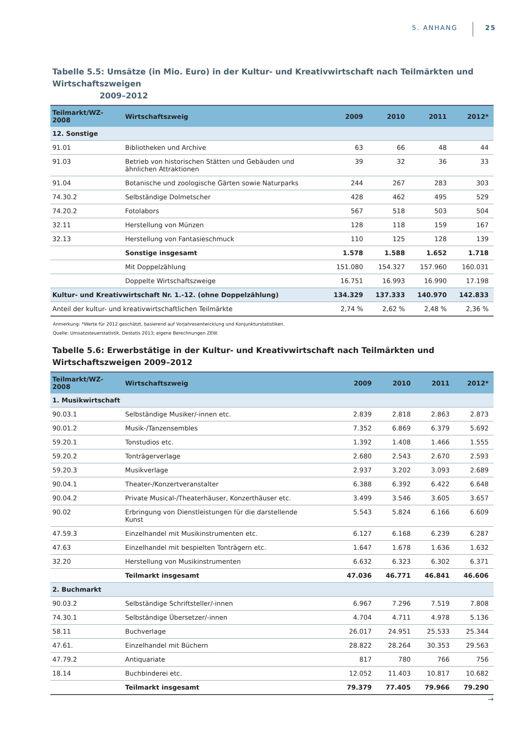5. ANHANG 25
Tabelle 5.5: Umsätze (in Mio. Euro) in der Kultur- und Kreativwirtschaft nach Teilmärkten und Wirtschaftszweigen
2009–2012
| Teilmarkt/WZ-2008 | Wirtschaftszweig | 2009 | 2010 | 2011 | 2012* |
| --- | --- | --- | --- | --- | --- |
| 12. Sonstige | | | | | |
| 91.01 | Bibliotheken und Archive | 63 | 66 | 48 | 44 |
| 91.03 | Betrieb von historischen Stätten und Gebäuden und ähnlichen Attraktionen | 39 | 32 | 36 | 33 |
| 91.04 | Botanische und zoologische Gärten sowie Naturparks | 244 | 267 | 283 | 303 |
| 74.30.2 | Selbständige Dolmetscher | 428 | 462 | 495 | 529 |
| 74.20.2 | Fotolabors | 567 | 518 | 503 | 504 |
| 32.11 | Herstellung von Münzen | 128 | 118 | 159 | 167 |
| 32.13 | Herstellung von Fantasieschmuck | 110 | 125 | 128 | 139 |
| | Sonstige insgesamt | 1.578 | 1.588 | 1.652 | 1.718 |
| | Mit Doppelzählung | 151.080 | 154.327 | 157.960 | 160.031 |
| | Doppelte Wirtschaftszweige | 16.751 | 16.993 | 16.990 | 17.198 |
| Kultur- und Kreativwirtschaft Nr. 1.-12. (ohne Doppelzählung) | | 134.329 | 137.333 | 140.970 | 142.833 |
| Anteil der kultur- und kreativwirtschaftlichen Teilmärkte | | 2,74 % | 2,62 % | 2,48 % | 2,36 % |
Anmerkung: *Werte für 2012 geschätzt, basierend auf Vorjahresentwicklung und Konjunkturstatistiken.
Quelle: Umsatzsteuerstatistik, Destatis 2013; eigene Berechnungen ZEW.
Tabelle 5.6: Erwerbstätige in der Kultur- und Kreativwirtschaft nach Teilmärkten und Wirtschaftszweigen 2009–2012
| Teilmarkt/WZ-2008 | Wirtschaftszweig | 2009 | 2010 | 2011 | 2012* |
| --- | --- | --- | --- | --- | --- |
| 1. Musikwirtschaft | | | | | |
| 90.03.1 | Selbständige Musiker/-innen etc. | 2.839 | 2.818 | 2.863 | 2.873 |
| 90.01.2 | Musik-/Tanzensembles | 7.352 | 6.869 | 6.379 | 5.692 |
| 59.20.1 | Tonstudios etc. | 1.392 | 1.408 | 1.466 | 1.555 |
| 59.20.2 | Tonträgerverlage | 2.680 | 2.543 | 2.670 | 2.593 |
| 59.20.3 | Musikverlage | 2.937 | 3.202 | 3.093 | 2.689 |
| 90.04.1 | Theater-/Konzertveranstalter | 6.388 | 6.392 | 6.422 | 6.648 |
| 90.04.2 | Private Musical-/Theaterhäuser, Konzerthäuser etc. | 3.499 | 3.546 | 3.605 | 3.657 |
| 90.02 | Erbringung von Dienstleistungen für die darstellende Kunst | 5.543 | 5.824 | 6.166 | 6.609 |
| 47.59.3 | Einzelhandel mit Musikinstrumenten etc. | 6.127 | 6.168 | 6.239 | 6.287 |
| 47.63 | Einzelhandel mit bespielten Tonträgern etc. | 1.647 | 1.678 | 1.636 | 1.632 |
| 32.20 | Herstellung von Musikinstrumenten | 6.632 | 6.323 | 6.302 | 6.371 |
| | Teilmarkt insgesamt | 47.036 | 46.771 | 46.841 | 46.606 |
| 2. Buchmarkt | | | | | |
| 90.03.2 | Selbständige Schriftsteller/-innen | 6.967 | 7.296 | 7.519 | 7.808 |
| 74.30.1 | Selbständige Übersetzer/-innen | 4.704 | 4.711 | 4.978 | 5.136 |
| 58.11 | Buchverlage | 26.017 | 24.951 | 25.533 | 25.344 |
| 47.61. | Einzelhandel mit Büchern | 28.822 | 28.264 | 30.353 | 29.563 |
| 47.79.2 | Antiquariate | 817 | 780 | 766 | 756 |
| 18.14 | Buchbinderei etc. | 12.052 | 11.403 | 10.817 | 10.682 |
| | Teilmarkt insgesamt | 79.379 | 77.405 | 79.966 | 79.290 |
→